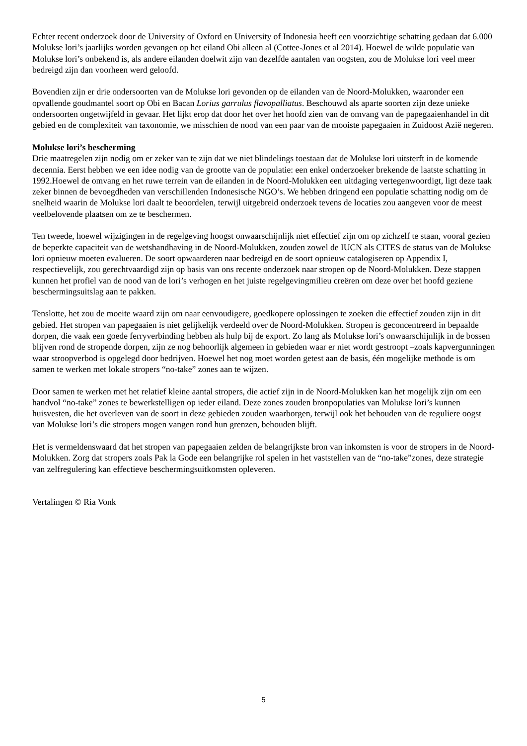Echter recent onderzoek door de University of Oxford en University of Indonesia heeft een voorzichtige schatting gedaan dat 6.000 Molukse lori’s jaarlijks worden gevangen op het eiland Obi alleen al (Cottee-Jones et al 2014). Hoewel de wilde populatie van Molukse lori’s onbekend is, als andere eilanden doelwit zijn van dezelfde aantalen van oogsten, zou de Molukse lori veel meer bedreigd zijn dan voorheen werd geloofd.
Bovendien zijn er drie ondersoorten van de Molukse lori gevonden op de eilanden van de Noord-Molukken, waaronder een opvallende goudmantel soort op Obi en Bacan Lorius garrulus flavopalliatus. Beschouwd als aparte soorten zijn deze unieke ondersoorten ongetwijfeld in gevaar. Het lijkt erop dat door het over het hoofd zien van de omvang van de papegaaienhandel in dit gebied en de complexiteit van taxonomie, we misschien de nood van een paar van de mooiste papegaaien in Zuidoost Azië negeren.
Molukse lori’s bescherming
Drie maatregelen zijn nodig om er zeker van te zijn dat we niet blindelings toestaan dat de Molukse lori uitsterft in de komende decennia. Eerst hebben we een idee nodig van de grootte van de populatie: een enkel onderzoeker brekende de laatste schatting in 1992.Hoewel de omvang en het ruwe terrein van de eilanden in de Noord-Molukken een uitdaging vertegenwoordigt, ligt deze taak zeker binnen de bevoegdheden van verschillenden Indonesische NGO’s. We hebben dringend een populatie schatting nodig om de snelheid waarin de Molukse lori daalt te beoordelen, terwijl uitgebreid onderzoek tevens de locaties zou aangeven voor de meest veelbelovende plaatsen om ze te beschermen.
Ten tweede, hoewel wijzigingen in de regelgeving hoogst onwaarschijnlijk niet effectief zijn om op zichzelf te staan, vooral gezien de beperkte capaciteit van de wetshandhaving in de Noord-Molukken, zouden zowel de IUCN als CITES de status van de Molukse lori opnieuw moeten evalueren. De soort opwaarderen naar bedreigd en de soort opnieuw catalogiseren op Appendix I, respectievelijk, zou gerechtvaardigd zijn op basis van ons recente onderzoek naar stropen op de Noord-Molukken. Deze stappen kunnen het profiel van de nood van de lori’s verhogen en het juiste regelgevingmilieu creëren om deze over het hoofd geziene beschermingsuitslag aan te pakken.
Tenslotte, het zou de moeite waard zijn om naar eenvoudigere, goedkopere oplossingen te zoeken die effectief zouden zijn in dit gebied. Het stropen van papegaaien is niet gelijkelijk verdeeld over de Noord-Molukken. Stropen is geconcentreerd in bepaalde dorpen, die vaak een goede ferryverbinding hebben als hulp bij de export. Zo lang als Molukse lori’s onwaarschijnlijk in de bossen blijven rond de stropende dorpen, zijn ze nog behoorlijk algemeen in gebieden waar er niet wordt gestroopt –zoals kapvergunningen waar stroopverbod is opgelegd door bedrijven. Hoewel het nog moet worden getest aan de basis, één mogelijke methode is om samen te werken met lokale stropers “no-take” zones aan te wijzen.
Door samen te werken met het relatief kleine aantal stropers, die actief zijn in de Noord-Molukken kan het mogelijk zijn om een handvol “no-take” zones te bewerkstelligen op ieder eiland. Deze zones zouden bronpopulaties van Molukse lori’s kunnen huisvesten, die het overleven van de soort in deze gebieden zouden waarborgen, terwijl ook het behouden van de reguliere oogst van Molukse lori’s die stropers mogen vangen rond hun grenzen, behouden blijft.
Het is vermeldenswaard dat het stropen van papegaaien zelden de belangrijkste bron van inkomsten is voor de stropers in de Noord-Molukken. Zorg dat stropers zoals Pak la Gode een belangrijke rol spelen in het vaststellen van de “no-take”zones, deze strategie van zelfregulering kan effectieve beschermingsuitkomsten opleveren.
Vertalingen © Ria Vonk
5